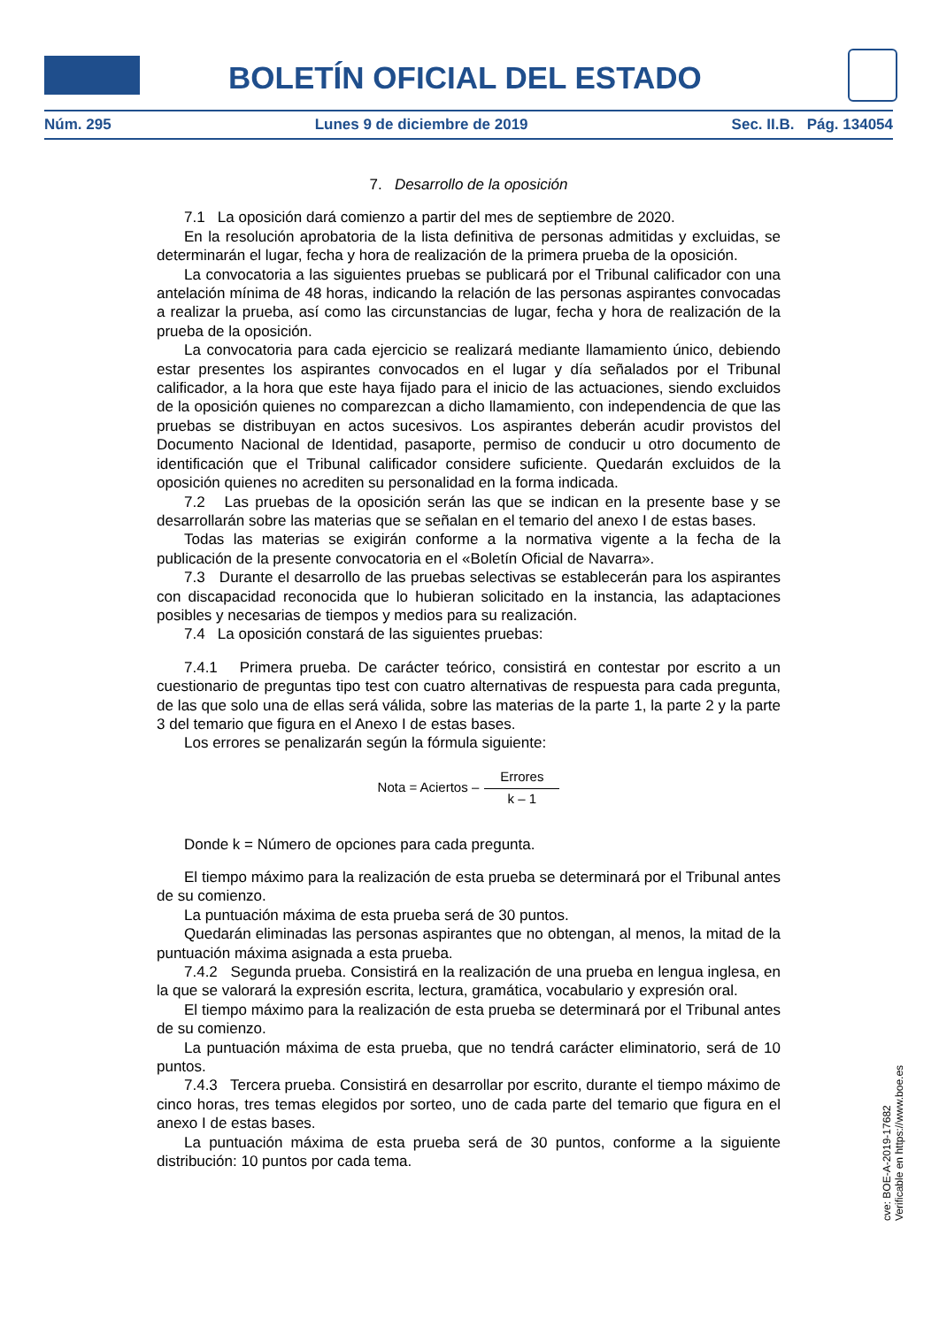BOLETÍN OFICIAL DEL ESTADO
Núm. 295 Lunes 9 de diciembre de 2019 Sec. II.B. Pág. 134054
7. Desarrollo de la oposición
7.1 La oposición dará comienzo a partir del mes de septiembre de 2020.
En la resolución aprobatoria de la lista definitiva de personas admitidas y excluidas, se determinarán el lugar, fecha y hora de realización de la primera prueba de la oposición.
La convocatoria a las siguientes pruebas se publicará por el Tribunal calificador con una antelación mínima de 48 horas, indicando la relación de las personas aspirantes convocadas a realizar la prueba, así como las circunstancias de lugar, fecha y hora de realización de la prueba de la oposición.
La convocatoria para cada ejercicio se realizará mediante llamamiento único, debiendo estar presentes los aspirantes convocados en el lugar y día señalados por el Tribunal calificador, a la hora que este haya fijado para el inicio de las actuaciones, siendo excluidos de la oposición quienes no comparezcan a dicho llamamiento, con independencia de que las pruebas se distribuyan en actos sucesivos. Los aspirantes deberán acudir provistos del Documento Nacional de Identidad, pasaporte, permiso de conducir u otro documento de identificación que el Tribunal calificador considere suficiente. Quedarán excluidos de la oposición quienes no acrediten su personalidad en la forma indicada.
7.2 Las pruebas de la oposición serán las que se indican en la presente base y se desarrollarán sobre las materias que se señalan en el temario del anexo I de estas bases.
Todas las materias se exigirán conforme a la normativa vigente a la fecha de la publicación de la presente convocatoria en el «Boletín Oficial de Navarra».
7.3 Durante el desarrollo de las pruebas selectivas se establecerán para los aspirantes con discapacidad reconocida que lo hubieran solicitado en la instancia, las adaptaciones posibles y necesarias de tiempos y medios para su realización.
7.4 La oposición constará de las siguientes pruebas:
7.4.1 Primera prueba. De carácter teórico, consistirá en contestar por escrito a un cuestionario de preguntas tipo test con cuatro alternativas de respuesta para cada pregunta, de las que solo una de ellas será válida, sobre las materias de la parte 1, la parte 2 y la parte 3 del temario que figura en el Anexo I de estas bases.
Los errores se penalizarán según la fórmula siguiente:
Nota = Aciertos – Errores k – 1
Donde k = Número de opciones para cada pregunta.
El tiempo máximo para la realización de esta prueba se determinará por el Tribunal antes de su comienzo.
La puntuación máxima de esta prueba será de 30 puntos.
Quedarán eliminadas las personas aspirantes que no obtengan, al menos, la mitad de la puntuación máxima asignada a esta prueba.
7.4.2 Segunda prueba. Consistirá en la realización de una prueba en lengua inglesa, en la que se valorará la expresión escrita, lectura, gramática, vocabulario y expresión oral.
El tiempo máximo para la realización de esta prueba se determinará por el Tribunal antes de su comienzo.
La puntuación máxima de esta prueba, que no tendrá carácter eliminatorio, será de 10 puntos.
7.4.3 Tercera prueba. Consistirá en desarrollar por escrito, durante el tiempo máximo de cinco horas, tres temas elegidos por sorteo, uno de cada parte del temario que figura en el anexo I de estas bases.
La puntuación máxima de esta prueba será de 30 puntos, conforme a la siguiente distribución: 10 puntos por cada tema.
cve: BOE-A-2019-17682
Verificable en https://www.boe.es